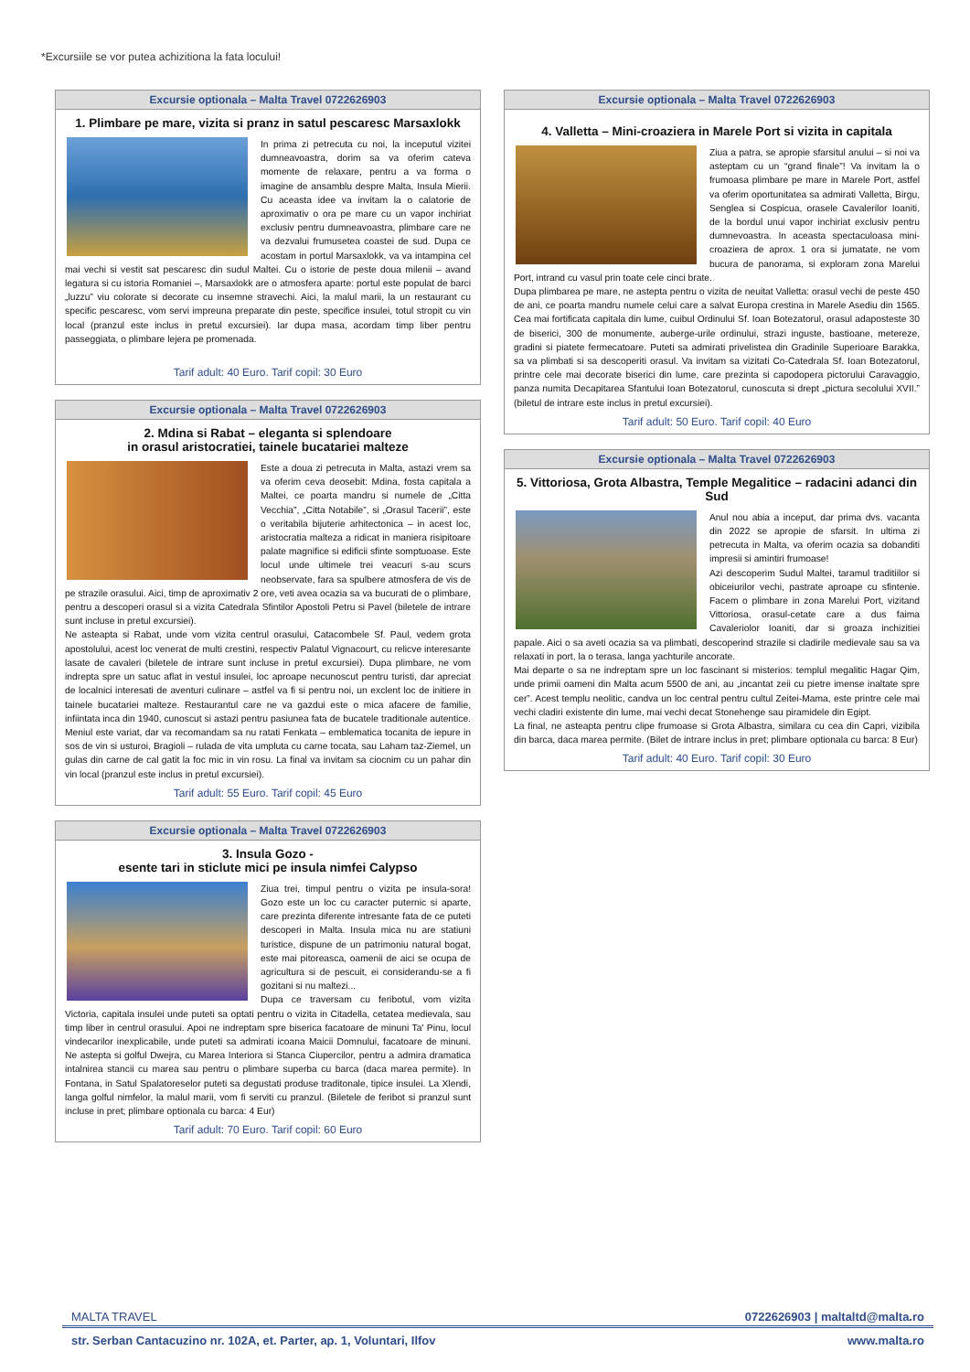*Excursiile se vor putea achizitiona la fata locului!
Excursie optionala – Malta Travel 0722626903
1. Plimbare pe mare, vizita si pranz in satul pescaresc Marsaxlokk
In prima zi petrecuta cu noi, la inceputul vizitei dumneavoastra, dorim sa va oferim cateva momente de relaxare, pentru a va forma o imagine de ansamblu despre Malta, Insula Mierii. Cu aceasta idee va invitam la o calatorie de aproximativ o ora pe mare cu un vapor inchiriat exclusiv pentru dumneavoastra, plimbare care ne va dezvalui frumusetea coastei de sud. Dupa ce acostam in portul Marsaxlokk, va va intampina cel mai vechi si vestit sat pescaresc din sudul Maltei. Cu o istorie de peste doua milenii – avand legatura si cu istoria Romaniei –, Marsaxlokk are o atmosfera aparte: portul este populat de barci „luzzu” viu colorate si decorate cu insemne stravechi. Aici, la malul marii, la un restaurant cu specific pescaresc, vom servi impreuna preparate din peste, specifice insulei, totul stropit cu vin local (pranzul este inclus in pretul excursiei). Iar dupa masa, acordam timp liber pentru passeggiata, o plimbare lejera pe promenada.
Tarif adult: 40 Euro. Tarif copil: 30 Euro
Excursie optionala – Malta Travel 0722626903
2. Mdina si Rabat – eleganta si splendoare
in orasul aristocratiei, tainele bucatariei malteze
Este a doua zi petrecuta in Malta, astazi vrem sa va oferim ceva deosebit: Mdina, fosta capitala a Maltei, ce poarta mandru si numele de „Citta Vecchia”, „Citta Notabile”, si „Orasul Tacerii”, este o veritabila bijuterie arhitectonica – in acest loc, aristocratia malteza a ridicat in maniera risipitoare palate magnifice si edificii sfinte somptuoase. Este locul unde ultimele trei veacuri s-au scurs neobservate, fara sa spulbere atmosfera de vis de pe strazile orasului. Aici, timp de aproximativ 2 ore, veti avea ocazia sa va bucurati de o plimbare, pentru a descoperi orasul si a vizita Catedrala Sfintilor Apostoli Petru si Pavel (biletele de intrare sunt incluse in pretul excursiei).
Ne asteapta si Rabat, unde vom vizita centrul orasului, Catacombele Sf. Paul, vedem grota apostolului, acest loc venerat de multi crestini, respectiv Palatul Vignacourt, cu relicve interesante lasate de cavaleri (biletele de intrare sunt incluse in pretul excursiei). Dupa plimbare, ne vom indrepta spre un satuc aflat in vestul insulei, loc aproape necunoscut pentru turisti, dar apreciat de localnici interesati de aventuri culinare – astfel va fi si pentru noi, un exclent loc de initiere in tainele bucatariei malteze. Restaurantul care ne va gazdui este o mica afacere de familie, infiintata inca din 1940, cunoscut si astazi pentru pasiunea fata de bucatele traditionale autentice. Meniul este variat, dar va recomandam sa nu ratati Fenkata – emblematica tocanita de iepure in sos de vin si usturoi, Bragioli – rulada de vita umpluta cu carne tocata, sau Laham taz-Ziemel, un gulas din carne de cal gatit la foc mic in vin rosu. La final va invitam sa ciocnim cu un pahar din vin local (pranzul este inclus in pretul excursiei).
Tarif adult: 55 Euro. Tarif copil: 45 Euro
Excursie optionala – Malta Travel 0722626903
3. Insula Gozo -
esente tari in sticlute mici pe insula nimfei Calypso
Ziua trei, timpul pentru o vizita pe insula-sora! Gozo este un loc cu caracter puternic si aparte, care prezinta diferente intresante fata de ce puteti descoperi in Malta. Insula mica nu are statiuni turistice, dispune de un patrimoniu natural bogat, este mai pitoreasca, oamenii de aici se ocupa de agricultura si de pescuit, ei considerandu-se a fi gozitani si nu maltezi...
Dupa ce traversam cu feribotul, vom vizita Victoria, capitala insulei unde puteti sa optati pentru o vizita in Citadella, cetatea medievala, sau timp liber in centrul orasului. Apoi ne indreptam spre biserica facatoare de minuni Ta' Pinu, locul vindecarilor inexplicabile, unde puteti sa admirati icoana Maicii Domnului, facatoare de minuni. Ne astepta si golful Dwejra, cu Marea Interiora si Stanca Ciupercilor, pentru a admira dramatica intalnirea stancii cu marea sau pentru o plimbare superba cu barca (daca marea permite). In Fontana, in Satul Spalatoreselor puteti sa degustati produse traditonale, tipice insulei. La Xlendi, langa golful nimfelor, la malul marii, vom fi serviti cu pranzul. (Biletele de feribot si pranzul sunt incluse in pret; plimbare optionala cu barca: 4 Eur)
Tarif adult: 70 Euro. Tarif copil: 60 Euro
Excursie optionala – Malta Travel 0722626903
4. Valletta – Mini-croaziera in Marele Port si vizita in capitala
Ziua a patra, se apropie sfarsitul anului – si noi va asteptam cu un “grand finale”! Va invitam la o frumoasa plimbare pe mare in Marele Port, astfel va oferim oportunitatea sa admirati Valletta, Birgu, Senglea si Cospicua, orasele Cavalerilor Ioaniti, de la bordul unui vapor inchiriat exclusiv pentru dumnevoastra. In aceasta spectaculoasa mini-croaziera de aprox. 1 ora si jumatate, ne vom bucura de panorama, si exploram zona Marelui Port, intrand cu vasul prin toate cele cinci brate.
Dupa plimbarea pe mare, ne astepta pentru o vizita de neuitat Valletta: orasul vechi de peste 450 de ani, ce poarta mandru numele celui care a salvat Europa crestina in Marele Asediu din 1565. Cea mai fortificata capitala din lume, cuibul Ordinului Sf. Ioan Botezatorul, orasul adaposteste 30 de biserici, 300 de monumente, auberge-urile ordinului, strazi inguste, bastioane, metereze, gradini si piatete fermecatoare. Puteti sa admirati privelistea din Gradinile Superioare Barakka, sa va plimbati si sa descoperiti orasul. Va invitam sa vizitati Co-Catedrala Sf. Ioan Botezatorul, printre cele mai decorate biserici din lume, care prezinta si capodopera pictorului Caravaggio, panza numita Decapitarea Sfantului Ioan Botezatorul, cunoscuta si drept „pictura secolului XVII.” (biletul de intrare este inclus in pretul excursiei).
Tarif adult: 50 Euro. Tarif copil: 40 Euro
Excursie optionala – Malta Travel 0722626903
5. Vittoriosa, Grota Albastra, Temple Megalitice – radacini adanci din Sud
Anul nou abia a inceput, dar prima dvs. vacanta din 2022 se apropie de sfarsit. In ultima zi petrecuta in Malta, va oferim ocazia sa dobanditi impresii si amintiri frumoase!
Azi descoperim Sudul Maltei, taramul traditiilor si obiceiurilor vechi, pastrate aproape cu sfintenie. Facem o plimbare in zona Marelui Port, vizitand Vittoriosa, orasul-cetate care a dus faima Cavaleriolor Ioaniti, dar si groaza inchizitiei papale. Aici o sa aveti ocazia sa va plimbati, descoperind strazile si cladirile medievale sau sa va relaxati in port, la o terasa, langa yachturile ancorate.
Mai departe o sa ne indreptam spre un loc fascinant si misterios: templul megalitic Hagar Qim, unde primii oameni din Malta acum 5500 de ani, au „incantat zeii cu pietre imense inaltate spre cer”. Acest templu neolitic, candva un loc central pentru cultul Zeitei-Mama, este printre cele mai vechi cladiri existente din lume, mai vechi decat Stonehenge sau piramidele din Egipt.
La final, ne asteapta pentru clipe frumoase si Grota Albastra, similara cu cea din Capri, vizibila din barca, daca marea permite. (Bilet de intrare inclus in pret; plimbare optionala cu barca: 8 Eur)
Tarif adult: 40 Euro. Tarif copil: 30 Euro
MALTA TRAVEL 0722626903 | maltaltd@malta.ro
str. Serban Cantacuzino nr. 102A, et. Parter, ap. 1, Voluntari, Ilfov www.malta.ro